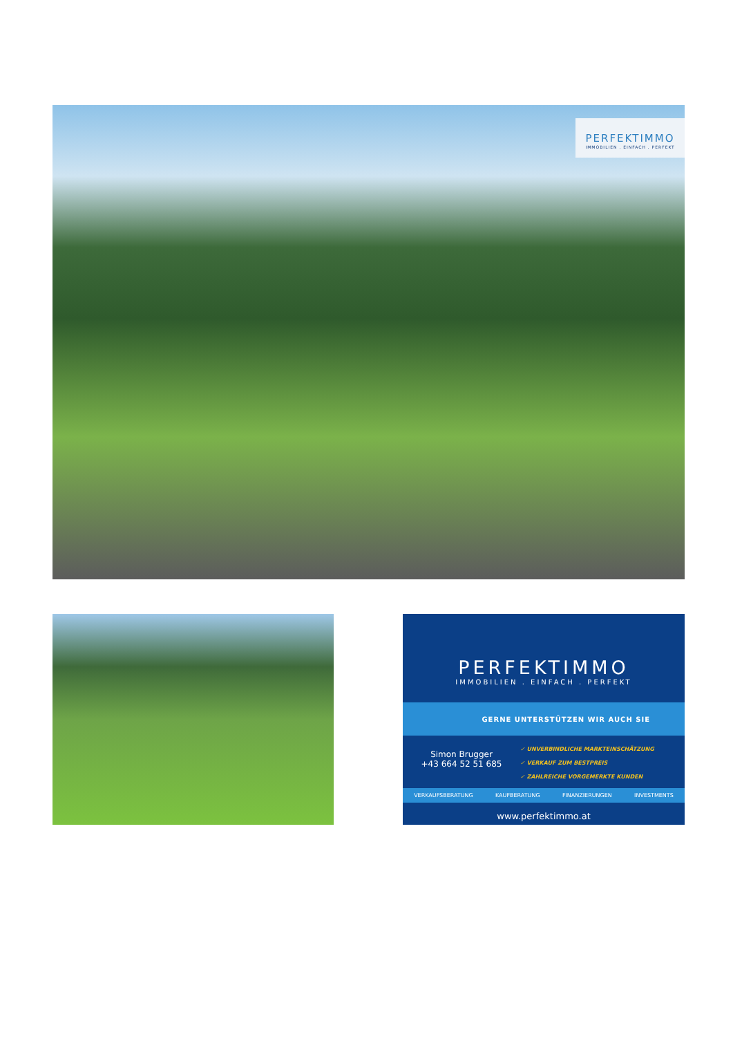PERFEKTIMMO
IMMOBILIEN . EINFACH . PERFEKT
PERFEKTIMMO
IMMOBILIEN . EINFACH . PERFEKT
GERNE UNTERSTÜTZEN WIR AUCH SIE
Simon Brugger
+43 664 52 51 685
✓ UNVERBINDLICHE MARKTEINSCHÄTZUNG
✓ VERKAUF ZUM BESTPREIS
✓ ZAHLREICHE VORGEMERKTE KUNDEN
VERKAUFSBERATUNG KAUFBERATUNG FINANZIERUNGEN INVESTMENTS
www.perfektimmo.at